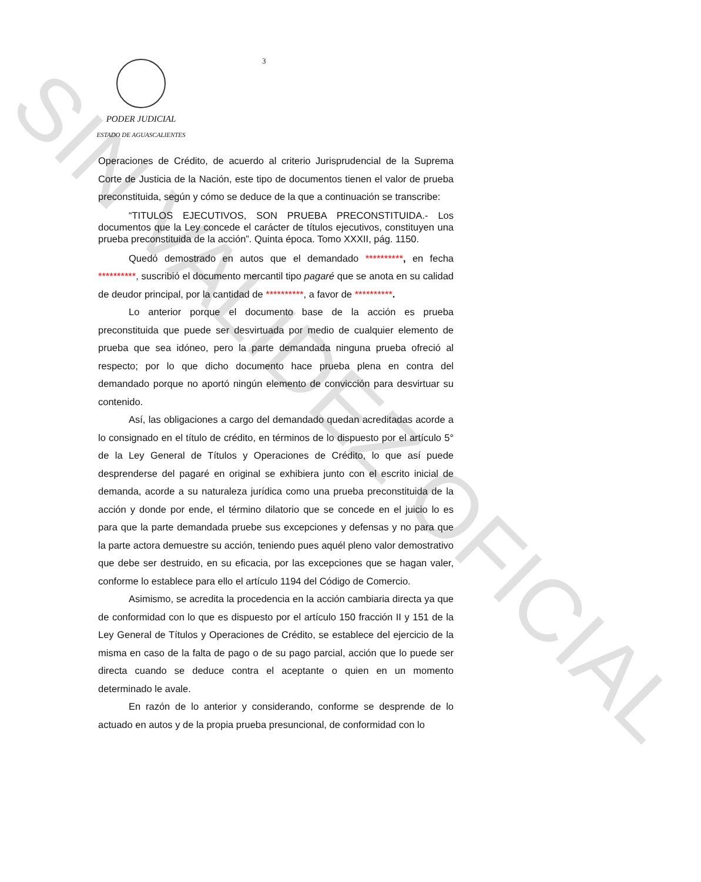SIN VALIDEZ OFICIAL 3
PODER JUDICIAL
ESTADO DE AGUASCALIENTES
Operaciones de Crédito, de acuerdo al criterio Jurisprudencial de la Suprema Corte de Justicia de la Nación, este tipo de documentos tienen el valor de prueba preconstituida, según y cómo se deduce de la que a continuación se transcribe:
“TITULOS EJECUTIVOS, SON PRUEBA PRECONSTITUIDA.- Los documentos que la Ley concede el carácter de títulos ejecutivos, constituyen una prueba preconstituida de la acción”. Quinta época. Tomo XXXII, pág. 1150.
Quedó demostrado en autos que el demandado **********, en fecha **********, suscribió el documento mercantil tipo pagaré que se anota en su calidad de deudor principal, por la cantidad de **********, a favor de **********.
Lo anterior porque el documento base de la acción es prueba preconstituida que puede ser desvirtuada por medio de cualquier elemento de prueba que sea idóneo, pero la parte demandada ninguna prueba ofreció al respecto; por lo que dicho documento hace prueba plena en contra del demandado porque no aportó ningún elemento de convicción para desvirtuar su contenido.
Así, las obligaciones a cargo del demandado quedan acreditadas acorde a lo consignado en el título de crédito, en términos de lo dispuesto por el artículo 5° de la Ley General de Títulos y Operaciones de Crédito, lo que así puede desprenderse del pagaré en original se exhibiera junto con el escrito inicial de demanda, acorde a su naturaleza jurídica como una prueba preconstituida de la acción y donde por ende, el término dilatorio que se concede en el juicio lo es para que la parte demandada pruebe sus excepciones y defensas y no para que la parte actora demuestre su acción, teniendo pues aquél pleno valor demostrativo que debe ser destruido, en su eficacia, por las excepciones que se hagan valer, conforme lo establece para ello el artículo 1194 del Código de Comercio.
Asimismo, se acredita la procedencia en la acción cambiaria directa ya que de conformidad con lo que es dispuesto por el artículo 150 fracción II y 151 de la Ley General de Títulos y Operaciones de Crédito, se establece del ejercicio de la misma en caso de la falta de pago o de su pago parcial, acción que lo puede ser directa cuando se deduce contra el aceptante o quien en un momento determinado le avale.
En razón de lo anterior y considerando, conforme se desprende de lo actuado en autos y de la propia prueba presuncional, de conformidad con lo